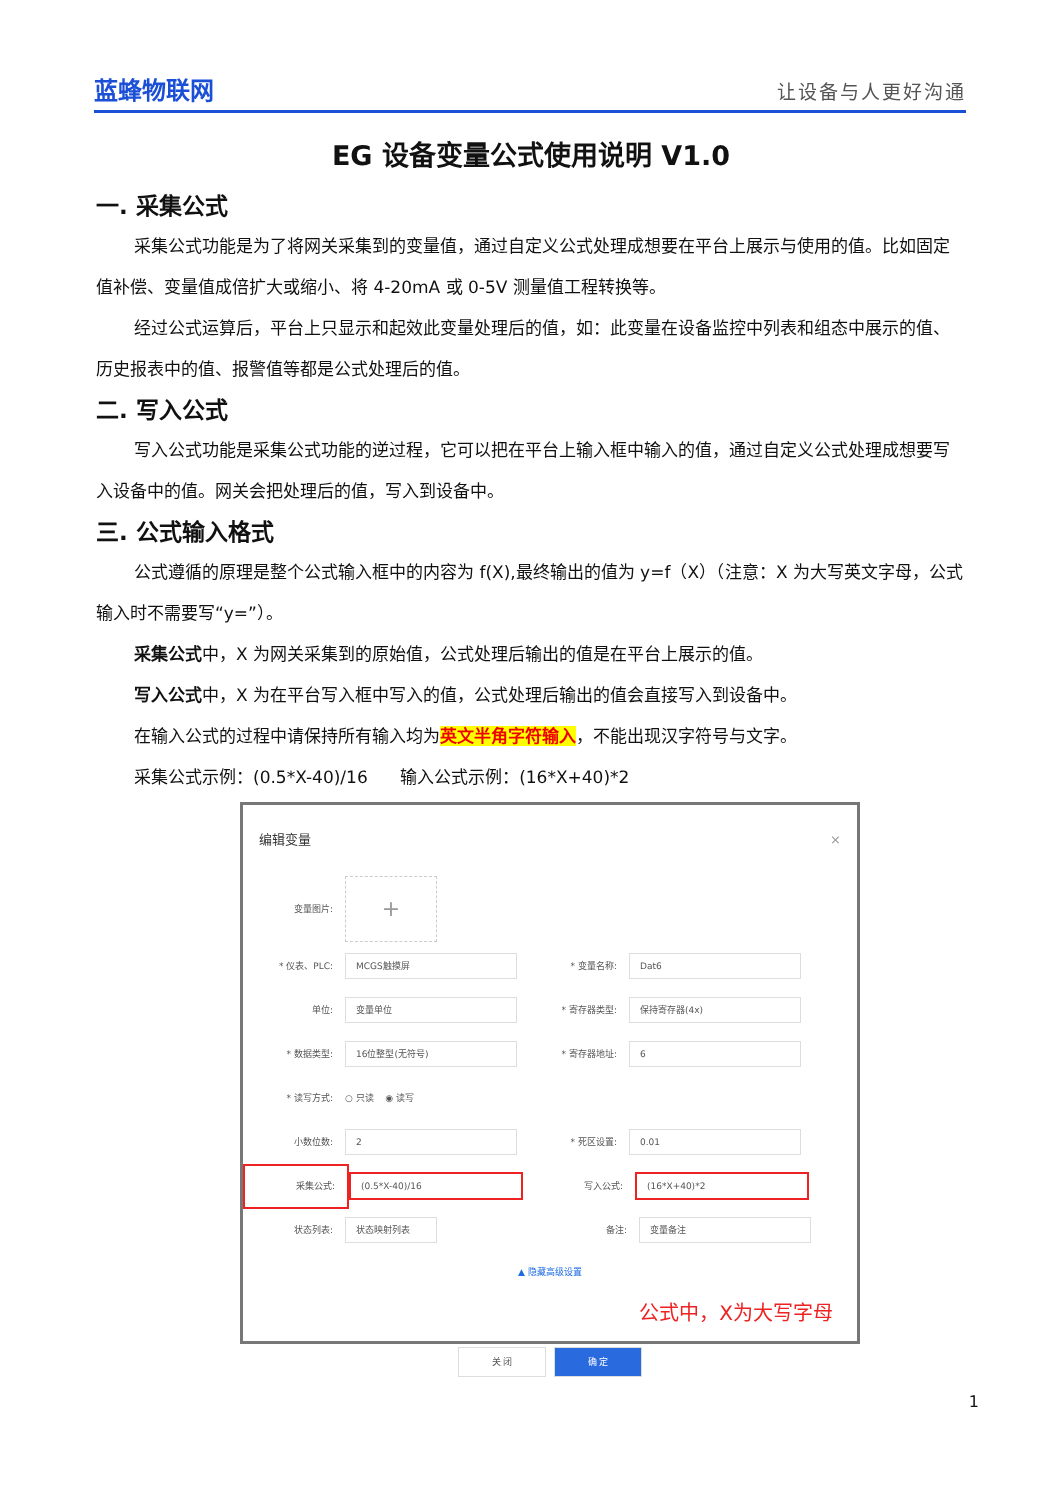蓝蜂物联网 让设备与人更好沟通
EG 设备变量公式使用说明 V1.0
一. 采集公式
采集公式功能是为了将网关采集到的变量值，通过自定义公式处理成想要在平台上展示与使用的值。比如固定值补偿、变量值成倍扩大或缩小、将 4-20mA 或 0-5V 测量值工程转换等。
经过公式运算后，平台上只显示和起效此变量处理后的值，如：此变量在设备监控中列表和组态中展示的值、历史报表中的值、报警值等都是公式处理后的值。
二. 写入公式
写入公式功能是采集公式功能的逆过程，它可以把在平台上输入框中输入的值，通过自定义公式处理成想要写入设备中的值。网关会把处理后的值，写入到设备中。
三. 公式输入格式
公式遵循的原理是整个公式输入框中的内容为 f(X),最终输出的值为 y=f（X）（注意：X 为大写英文字母，公式输入时不需要写“y=”）。
采集公式中，X 为网关采集到的原始值，公式处理后输出的值是在平台上展示的值。
写入公式中，X 为在平台写入框中写入的值，公式处理后输出的值会直接写入到设备中。
在输入公式的过程中请保持所有输入均为英文半角字符输入，不能出现汉字符号与文字。
采集公式示例：(0.5*X-40)/16 输入公式示例：(16*X+40)*2
编辑变量 ×
变量图片: +
* 仪表、PLC: MCGS触摸屏 * 变量名称: Dat6
单位: 变量单位 * 寄存器类型: 保持寄存器(4x)
* 数据类型: 16位整型(无符号) * 寄存器地址: 6
* 读写方式: ○ 只读 ◉ 读写
小数位数: 2 * 死区设置: 0.01
采集公式: (0.5*X-40)/16 写入公式: (16*X+40)*2
状态列表: 状态映射列表 备注: 变量备注
▲ 隐藏高级设置
公式中，X为大写字母
关 闭 确 定
1